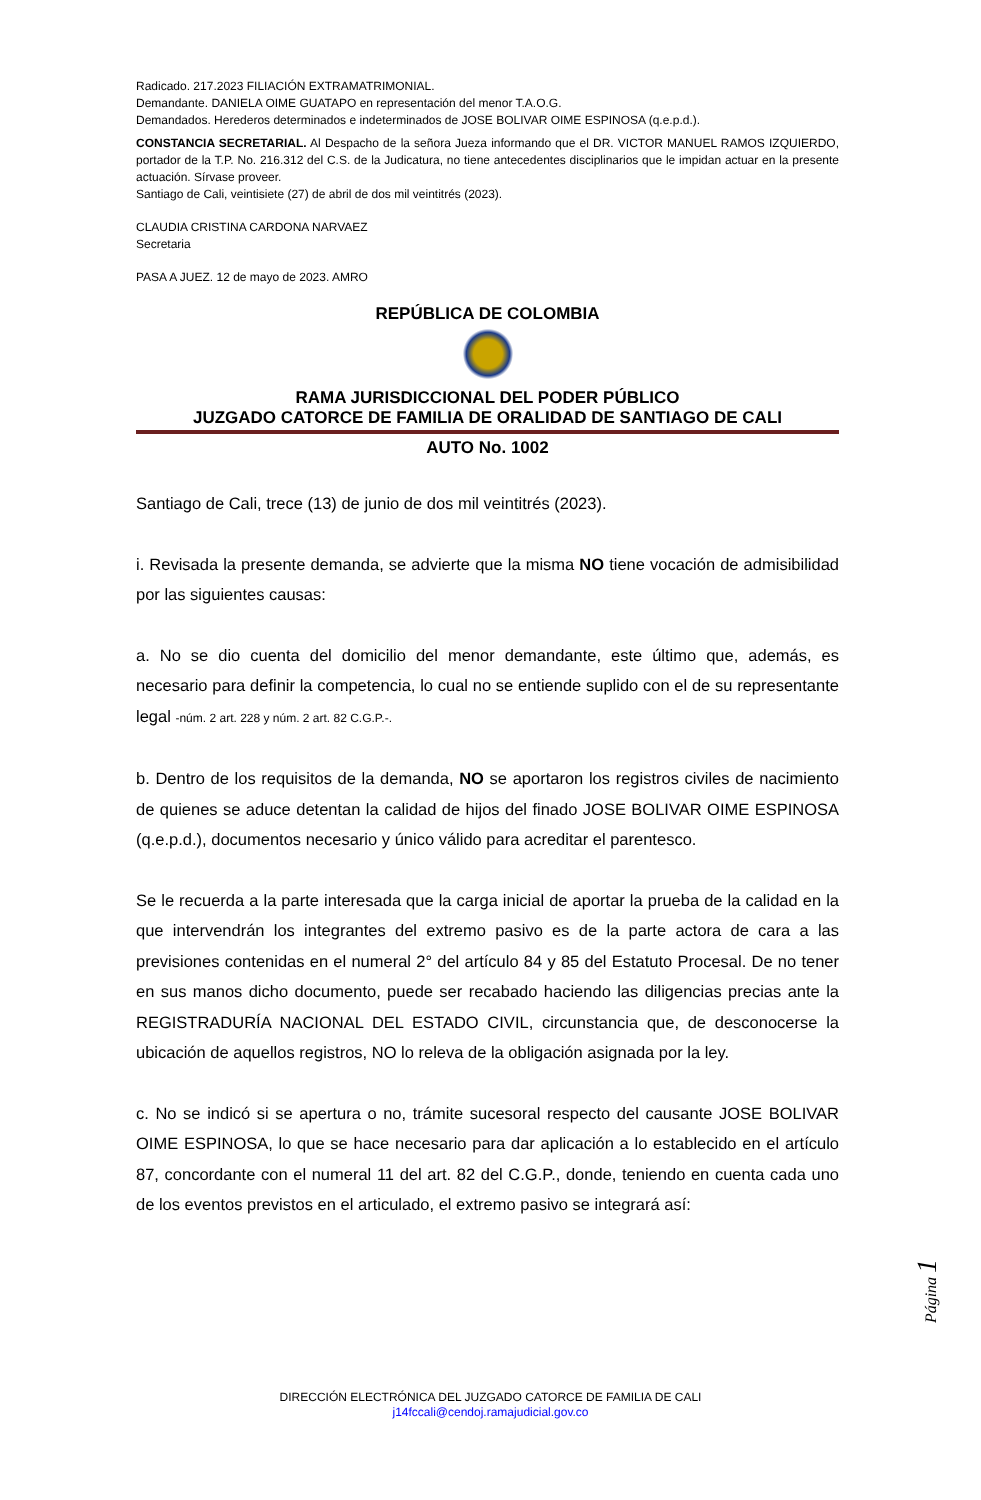Radicado. 217.2023 FILIACIÓN EXTRAMATRIMONIAL.
Demandante. DANIELA OIME GUATAPO en representación del menor T.A.O.G.
Demandados. Herederos determinados e indeterminados de JOSE BOLIVAR OIME ESPINOSA (q.e.p.d.).
CONSTANCIA SECRETARIAL. Al Despacho de la señora Jueza informando que el DR. VICTOR MANUEL RAMOS IZQUIERDO, portador de la T.P. No. 216.312 del C.S. de la Judicatura, no tiene antecedentes disciplinarios que le impidan actuar en la presente actuación. Sírvase proveer.
Santiago de Cali, veintisiete (27) de abril de dos mil veintitrés (2023).
CLAUDIA CRISTINA CARDONA NARVAEZ
Secretaria
PASA A JUEZ. 12 de mayo de 2023. AMRO
REPÚBLICA DE COLOMBIA
RAMA JURISDICCIONAL DEL PODER PÚBLICO
JUZGADO CATORCE DE FAMILIA DE ORALIDAD DE SANTIAGO DE CALI
AUTO No. 1002
Santiago de Cali, trece (13) de junio de dos mil veintitrés (2023).
i. Revisada la presente demanda, se advierte que la misma NO tiene vocación de admisibilidad por las siguientes causas:
a. No se dio cuenta del domicilio del menor demandante, este último que, además, es necesario para definir la competencia, lo cual no se entiende suplido con el de su representante legal -núm. 2 art. 228 y núm. 2 art. 82 C.G.P.-.
b. Dentro de los requisitos de la demanda, NO se aportaron los registros civiles de nacimiento de quienes se aduce detentan la calidad de hijos del finado JOSE BOLIVAR OIME ESPINOSA (q.e.p.d.), documentos necesario y único válido para acreditar el parentesco.
Se le recuerda a la parte interesada que la carga inicial de aportar la prueba de la calidad en la que intervendrán los integrantes del extremo pasivo es de la parte actora de cara a las previsiones contenidas en el numeral 2° del artículo 84 y 85 del Estatuto Procesal. De no tener en sus manos dicho documento, puede ser recabado haciendo las diligencias precias ante la REGISTRADURÍA NACIONAL DEL ESTADO CIVIL, circunstancia que, de desconocerse la ubicación de aquellos registros, NO lo releva de la obligación asignada por la ley.
c. No se indicó si se apertura o no, trámite sucesoral respecto del causante JOSE BOLIVAR OIME ESPINOSA, lo que se hace necesario para dar aplicación a lo establecido en el artículo 87, concordante con el numeral 11 del art. 82 del C.G.P., donde, teniendo en cuenta cada uno de los eventos previstos en el articulado, el extremo pasivo se integrará así:
Página 1
DIRECCIÓN ELECTRÓNICA DEL JUZGADO CATORCE DE FAMILIA DE CALI
j14fccali@cendoj.ramajudicial.gov.co